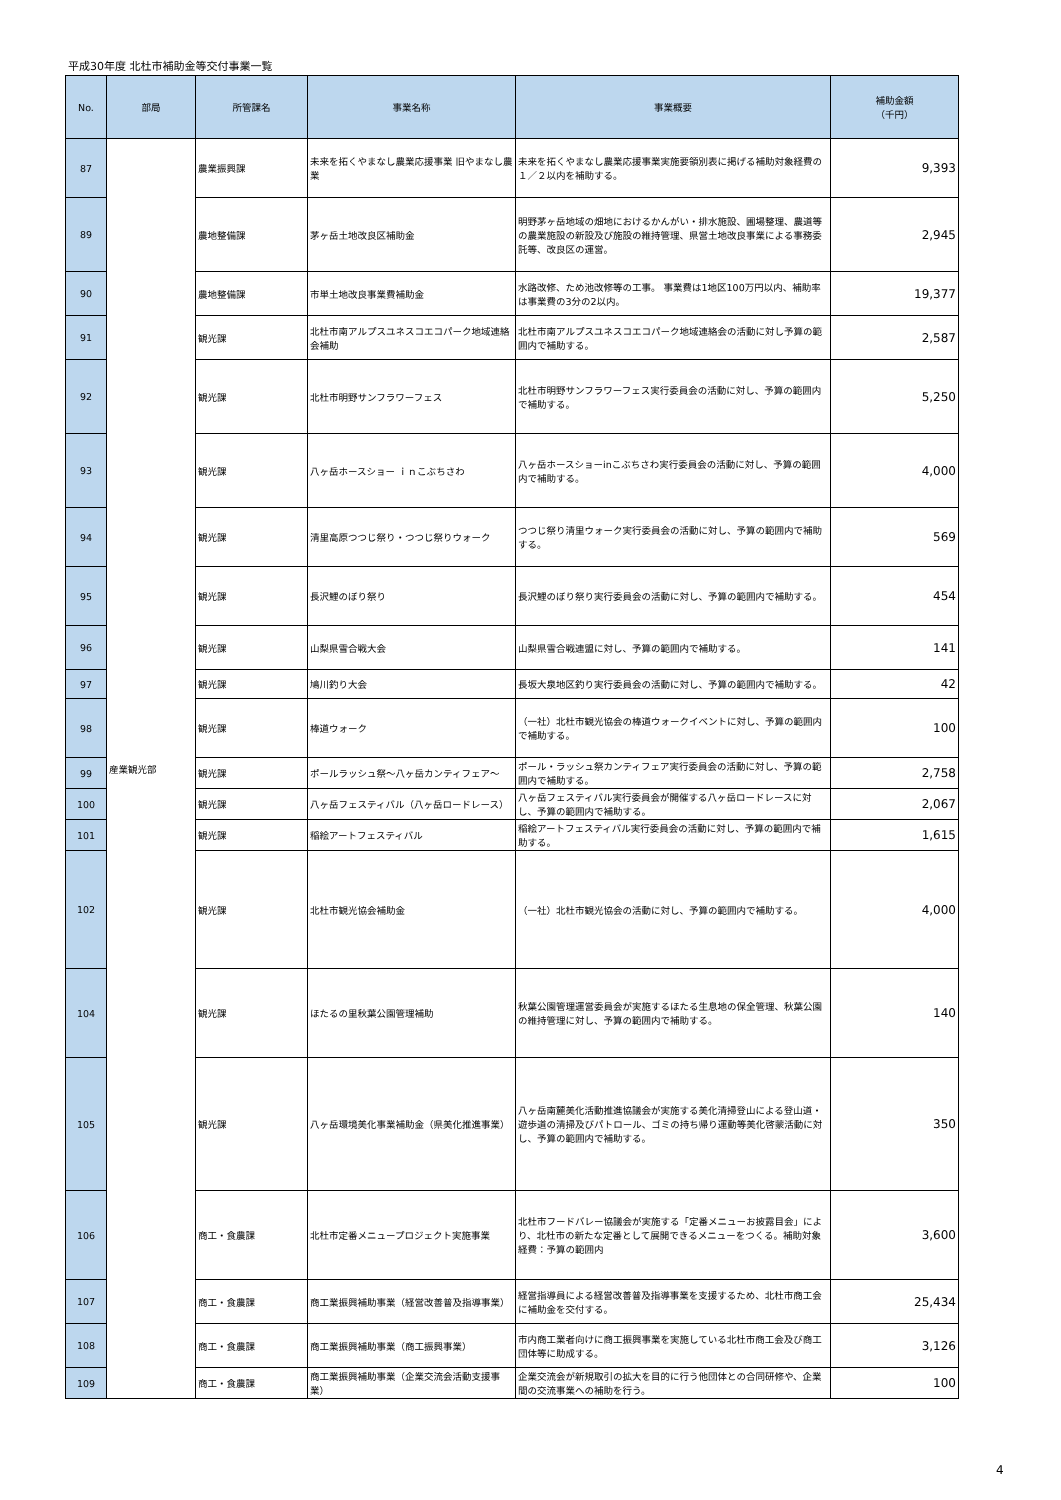平成30年度 北杜市補助金等交付事業一覧
| No. | 部局 | 所管課名 | 事業名称 | 事業概要 | 補助金額 （千円） |
| --- | --- | --- | --- | --- | --- |
| 87 | 産業観光部 | 農業振興課 | 未来を拓くやまなし農業応援事業 旧やまなし農業 | 未来を拓くやまなし農業応援事業実施要領別表に掲げる補助対象経費の１／２以内を補助する。 | 9,393 |
| 89 | | 農地整備課 | 茅ヶ岳土地改良区補助金 | 明野茅ヶ岳地域の畑地におけるかんがい・排水施設、圃場整理、農道等の農業施設の新設及び施設の維持管理、県営土地改良事業による事務委託等、改良区の運営。 | 2,945 |
| 90 | | 農地整備課 | 市単土地改良事業費補助金 | 水路改修、ため池改修等の工事。 事業費は1地区100万円以内、補助率は事業費の3分の2以内。 | 19,377 |
| 91 | | 観光課 | 北杜市南アルプスユネスコエコパーク地域連絡会補助 | 北杜市南アルプスユネスコエコパーク地域連絡会の活動に対し予算の範囲内で補助する。 | 2,587 |
| 92 | | 観光課 | 北杜市明野サンフラワーフェス | 北杜市明野サンフラワーフェス実行委員会の活動に対し、予算の範囲内で補助する。 | 5,250 |
| 93 | | 観光課 | 八ヶ岳ホースショー ｉｎこぶちさわ | 八ヶ岳ホースショーinこぶちさわ実行委員会の活動に対し、予算の範囲内で補助する。 | 4,000 |
| 94 | | 観光課 | 清里高原つつじ祭り・つつじ祭りウォーク | つつじ祭り清里ウォーク実行委員会の活動に対し、予算の範囲内で補助する。 | 569 |
| 95 | | 観光課 | 長沢鯉のぼり祭り | 長沢鯉のぼり祭り実行委員会の活動に対し、予算の範囲内で補助する。 | 454 |
| 96 | | 観光課 | 山梨県雪合戦大会 | 山梨県雪合戦連盟に対し、予算の範囲内で補助する。 | 141 |
| 97 | | 観光課 | 鳩川釣り大会 | 長坂大泉地区釣り実行委員会の活動に対し、予算の範囲内で補助する。 | 42 |
| 98 | | 観光課 | 棒道ウォーク | （一社）北杜市観光協会の棒道ウォークイベントに対し、予算の範囲内で補助する。 | 100 |
| 99 | | 観光課 | ポールラッシュ祭～八ヶ岳カンティフェア～ | ポール・ラッシュ祭カンティフェア実行委員会の活動に対し、予算の範囲内で補助する。 | 2,758 |
| 100 | | 観光課 | 八ヶ岳フェスティバル（八ヶ岳ロードレース） | 八ヶ岳フェスティバル実行委員会が開催する八ヶ岳ロードレースに対し、予算の範囲内で補助する。 | 2,067 |
| 101 | | 観光課 | 稲絵アートフェスティバル | 稲絵アートフェスティバル実行委員会の活動に対し、予算の範囲内で補助する。 | 1,615 |
| 102 | | 観光課 | 北杜市観光協会補助金 | （一社）北杜市観光協会の活動に対し、予算の範囲内で補助する。 | 4,000 |
| 104 | | 観光課 | ほたるの里秋葉公園管理補助 | 秋葉公園管理運営委員会が実施するほたる生息地の保全管理、秋葉公園の維持管理に対し、予算の範囲内で補助する。 | 140 |
| 105 | | 観光課 | 八ヶ岳環境美化事業補助金（県美化推進事業） | 八ヶ岳南麓美化活動推進協議会が実施する美化清掃登山による登山道・遊歩道の清掃及びパトロール、ゴミの持ち帰り運動等美化啓蒙活動に対し、予算の範囲内で補助する。 | 350 |
| 106 | | 商工・食農課 | 北杜市定番メニュープロジェクト実施事業 | 北杜市フードバレー協議会が実施する「定番メニューお披露目会」により、北杜市の新たな定番として展開できるメニューをつくる。補助対象経費：予算の範囲内 | 3,600 |
| 107 | | 商工・食農課 | 商工業振興補助事業（経営改善普及指導事業） | 経営指導員による経営改善普及指導事業を支援するため、北杜市商工会に補助金を交付する。 | 25,434 |
| 108 | | 商工・食農課 | 商工業振興補助事業（商工振興事業） | 市内商工業者向けに商工振興事業を実施している北杜市商工会及び商工団体等に助成する。 | 3,126 |
| 109 | | 商工・食農課 | 商工業振興補助事業（企業交流会活動支援事業） | 企業交流会が新規取引の拡大を目的に行う他団体との合同研修や、企業間の交流事業への補助を行う。 | 100 |
4